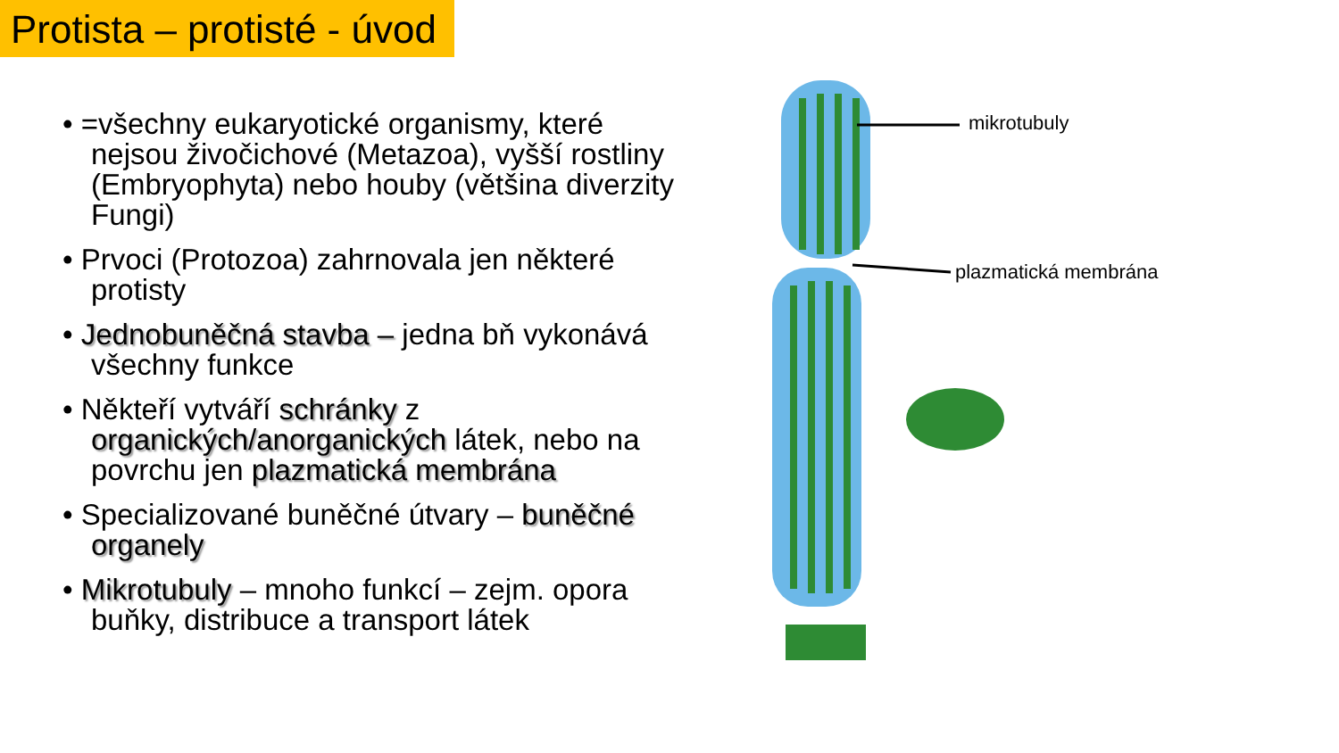Protista – protisté - úvod
• =všechny eukaryotické organismy, které nejsou živočichové (Metazoa), vyšší rostliny (Embryophyta) nebo houby (většina diverzity Fungi)
• Prvoci (Protozoa) zahrnovala jen některé protisty
• Jednobuněčná stavba – jedna bň vykonává všechny funkce
• Někteří vytváří schránky z organických/anorganických látek, nebo na povrchu jen plazmatická membrána
• Specializované buněčné útvary – buněčné organely
• Mikrotubuly – mnoho funkcí – zejm. opora buňky, distribuce a transport látek
mikrotubuly
plazmatická membrána